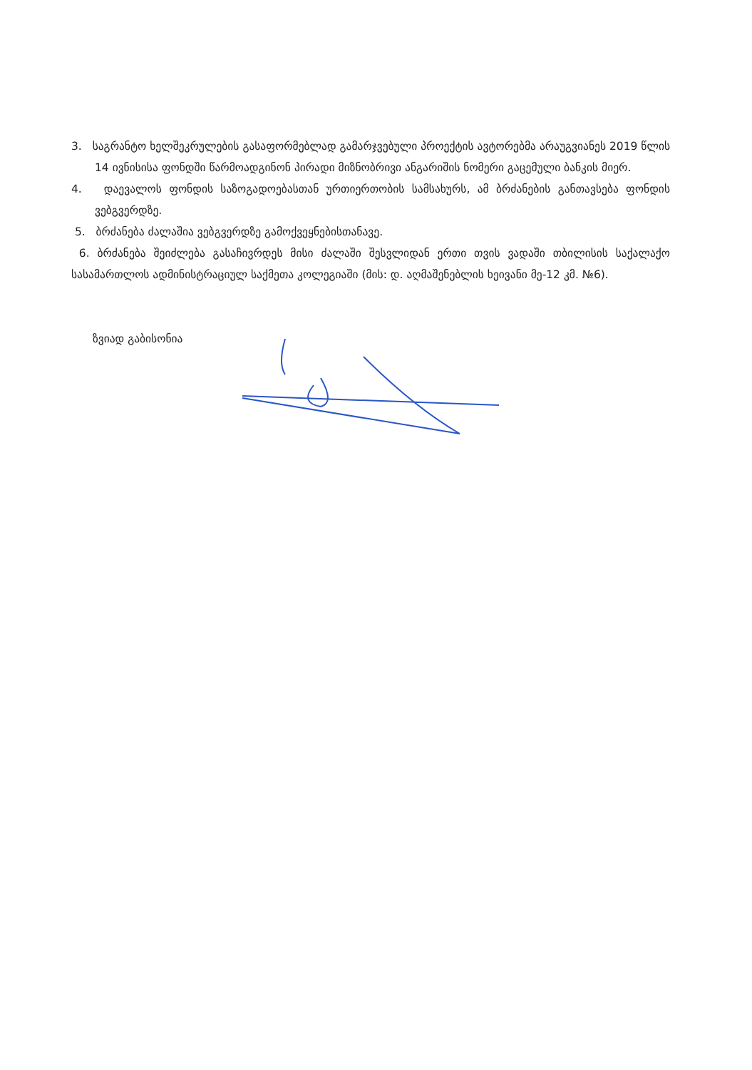3. საგრანტო ხელშეკრულების გასაფორმებლად გამარჯვებული პროექტის ავტორებმა არაუგვიანეს 2019 წლის 14 ივნისისა ფონდში წარმოადგინონ პირადი მიზნობრივი ანგარიშის ნომერი გაცემული ბანკის მიერ.
4. დაევალოს ფონდის საზოგადოებასთან ურთიერთობის სამსახურს, ამ ბრძანების განთავსება ფონდის ვებგვერდზე.
5. ბრძანება ძალაშია ვებგვერდზე გამოქვეყნებისთანავე.
6. ბრძანება შეიძლება გასაჩივრდეს მისი ძალაში შესვლიდან ერთი თვის ვადაში თბილისის საქალაქო სასამართლოს ადმინისტრაციულ საქმეთა კოლეგიაში (მის: დ. აღმაშენებლის ხეივანი მე-12 კმ. №6).
ზვიად გაბისონია